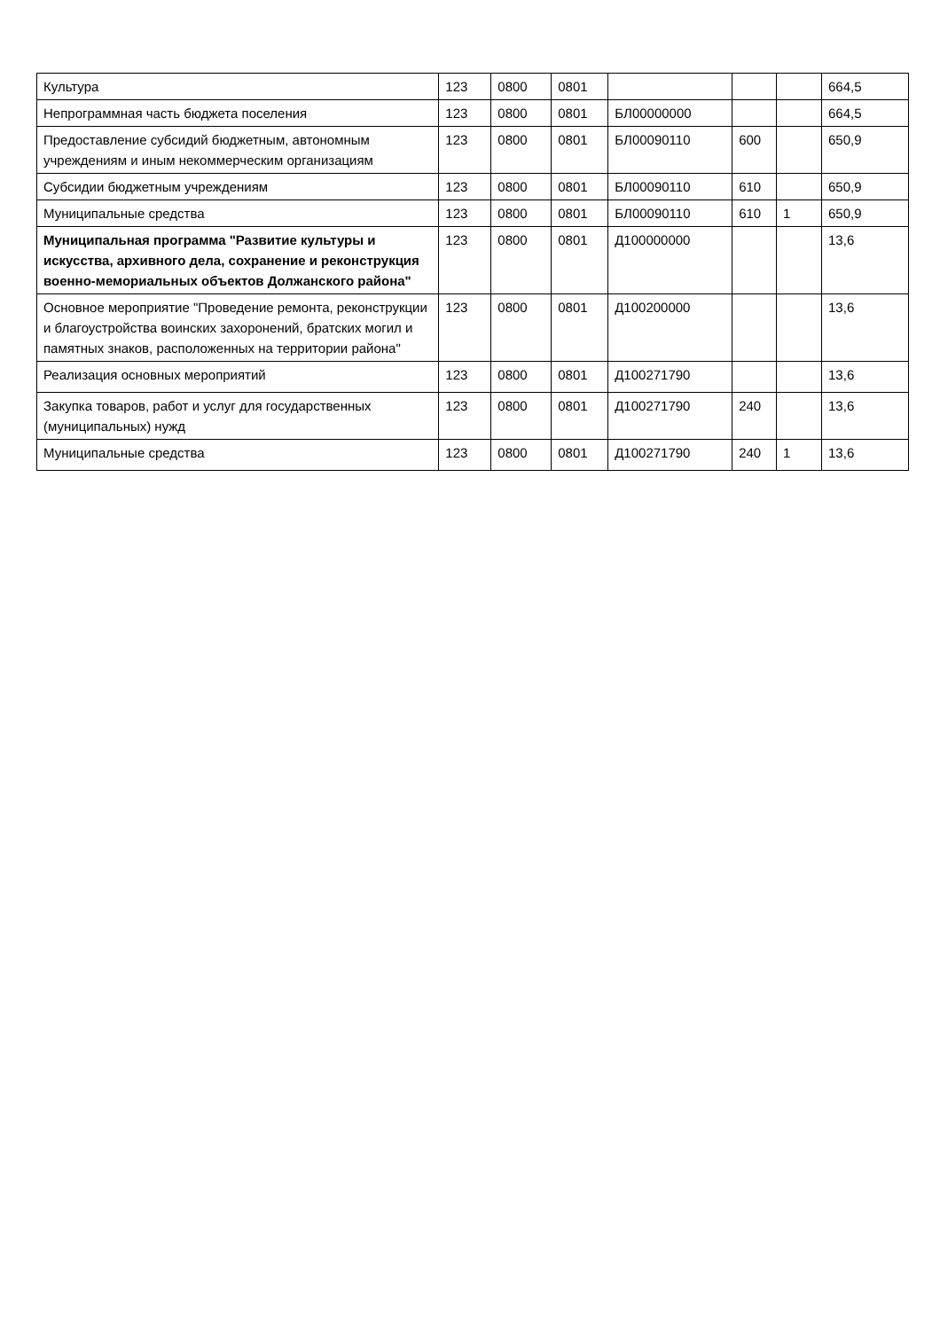| Культура | 123 | 0800 | 0801 | | | | 664,5 |
| Непрограммная часть бюджета поселения | 123 | 0800 | 0801 | БЛ00000000 | | | 664,5 |
| Предоставление субсидий бюджетным, автономным учреждениям и иным некоммерческим организациям | 123 | 0800 | 0801 | БЛ00090110 | 600 | | 650,9 |
| Субсидии бюджетным учреждениям | 123 | 0800 | 0801 | БЛ00090110 | 610 | | 650,9 |
| Муниципальные средства | 123 | 0800 | 0801 | БЛ00090110 | 610 | 1 | 650,9 |
| Муниципальная программа "Развитие культуры и искусства, архивного дела, сохранение и реконструкция военно-мемориальных объектов Должанского района" | 123 | 0800 | 0801 | Д100000000 | | | 13,6 |
| Основное мероприятие "Проведение ремонта, реконструкции и благоустройства воинских захоронений, братских могил и памятных знаков, расположенных на территории района" | 123 | 0800 | 0801 | Д100200000 | | | 13,6 |
| Реализация основных мероприятий | 123 | 0800 | 0801 | Д100271790 | | | 13,6 |
| Закупка товаров, работ и услуг для государственных (муниципальных) нужд | 123 | 0800 | 0801 | Д100271790 | 240 | | 13,6 |
| Муниципальные средства | 123 | 0800 | 0801 | Д100271790 | 240 | 1 | 13,6 |